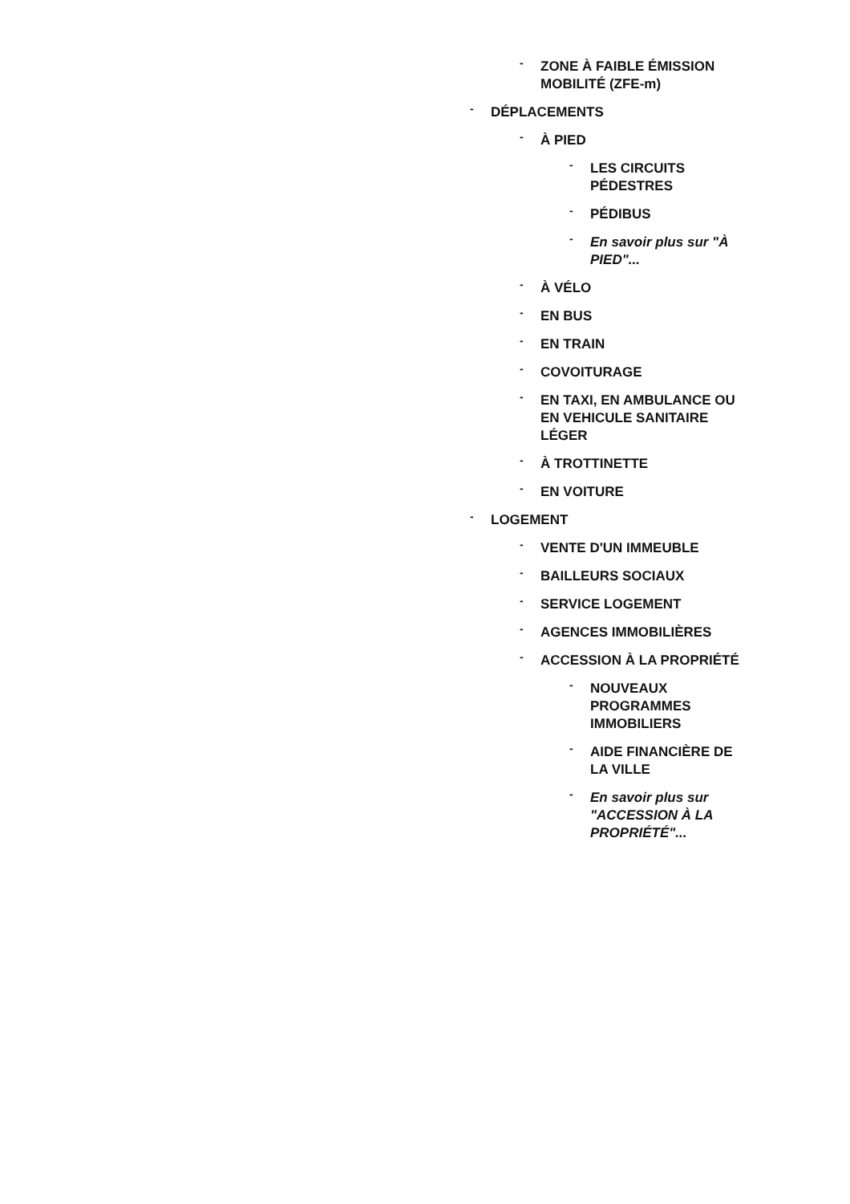- ZONE À FAIBLE ÉMISSION MOBILITÉ (ZFE-m)
- DÉPLACEMENTS
- À PIED
- LES CIRCUITS PÉDESTRES
- PÉDIBUS
- En savoir plus sur "À PIED"...
- À VÉLO
- EN BUS
- EN TRAIN
- COVOITURAGE
- EN TAXI, EN AMBULANCE OU EN VEHICULE SANITAIRE LÉGER
- À TROTTINETTE
- EN VOITURE
- LOGEMENT
- VENTE D'UN IMMEUBLE
- BAILLEURS SOCIAUX
- SERVICE LOGEMENT
- AGENCES IMMOBILIÈRES
- ACCESSION À LA PROPRIÉTÉ
- NOUVEAUX
PROGRAMMES
IMMOBILIERS
- AIDE FINANCIÈRE DE LA VILLE
- En savoir plus sur
"ACCESSION À LA
PROPRIÉTÉ"...